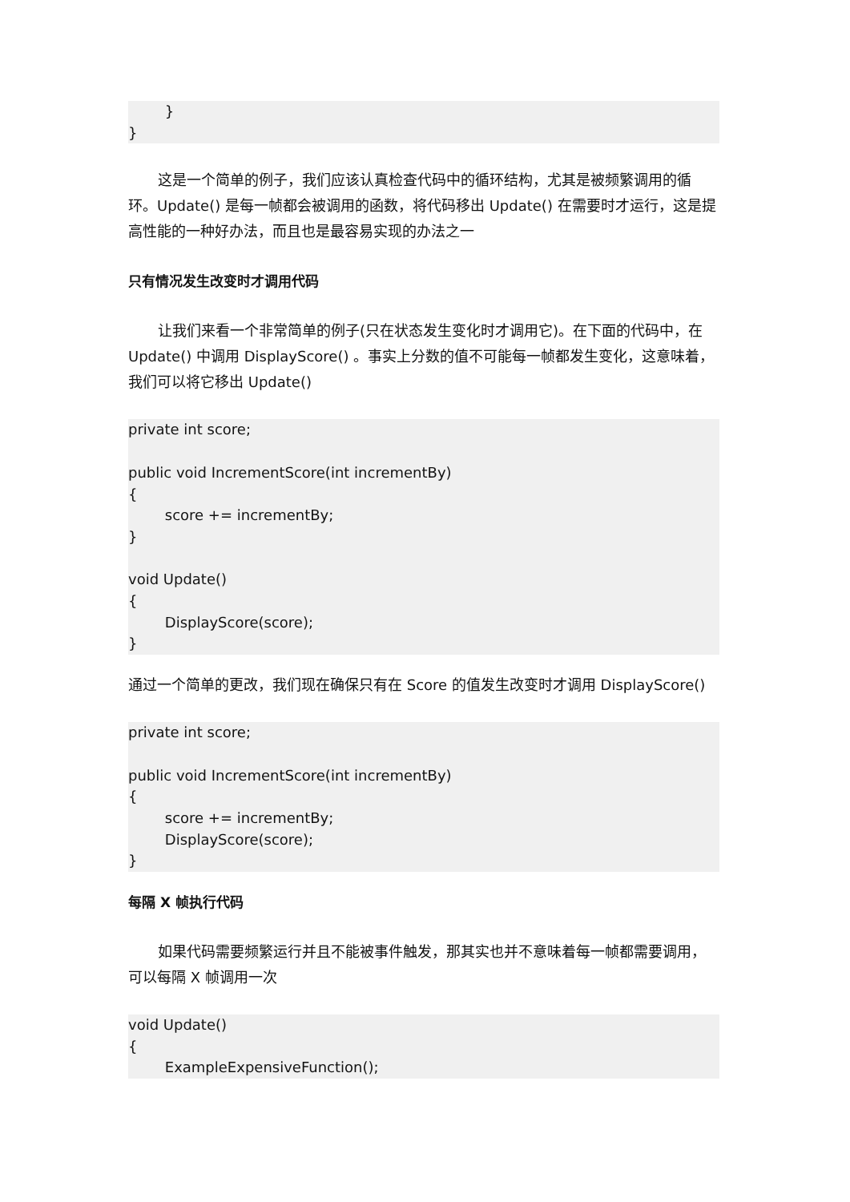} }
这是一个简单的例子，我们应该认真检查代码中的循环结构，尤其是被频繁调用的循环。Update() 是每一帧都会被调用的函数，将代码移出 Update() 在需要时才运行，这是提高性能的一种好办法，而且也是最容易实现的办法之一
只有情况发生改变时才调用代码
让我们来看一个非常简单的例子(只在状态发生变化时才调用它)。在下面的代码中，在 Update() 中调用 DisplayScore() 。事实上分数的值不可能每一帧都发生变化，这意味着，我们可以将它移出 Update()
private int score; public void IncrementScore(int incrementBy) { score += incrementBy; } void Update() { DisplayScore(score); }
通过一个简单的更改，我们现在确保只有在 Score 的值发生改变时才调用 DisplayScore()
private int score; public void IncrementScore(int incrementBy) { score += incrementBy; DisplayScore(score); }
每隔 X 帧执行代码
如果代码需要频繁运行并且不能被事件触发，那其实也并不意味着每一帧都需要调用，可以每隔 X 帧调用一次
void Update() { ExampleExpensiveFunction();